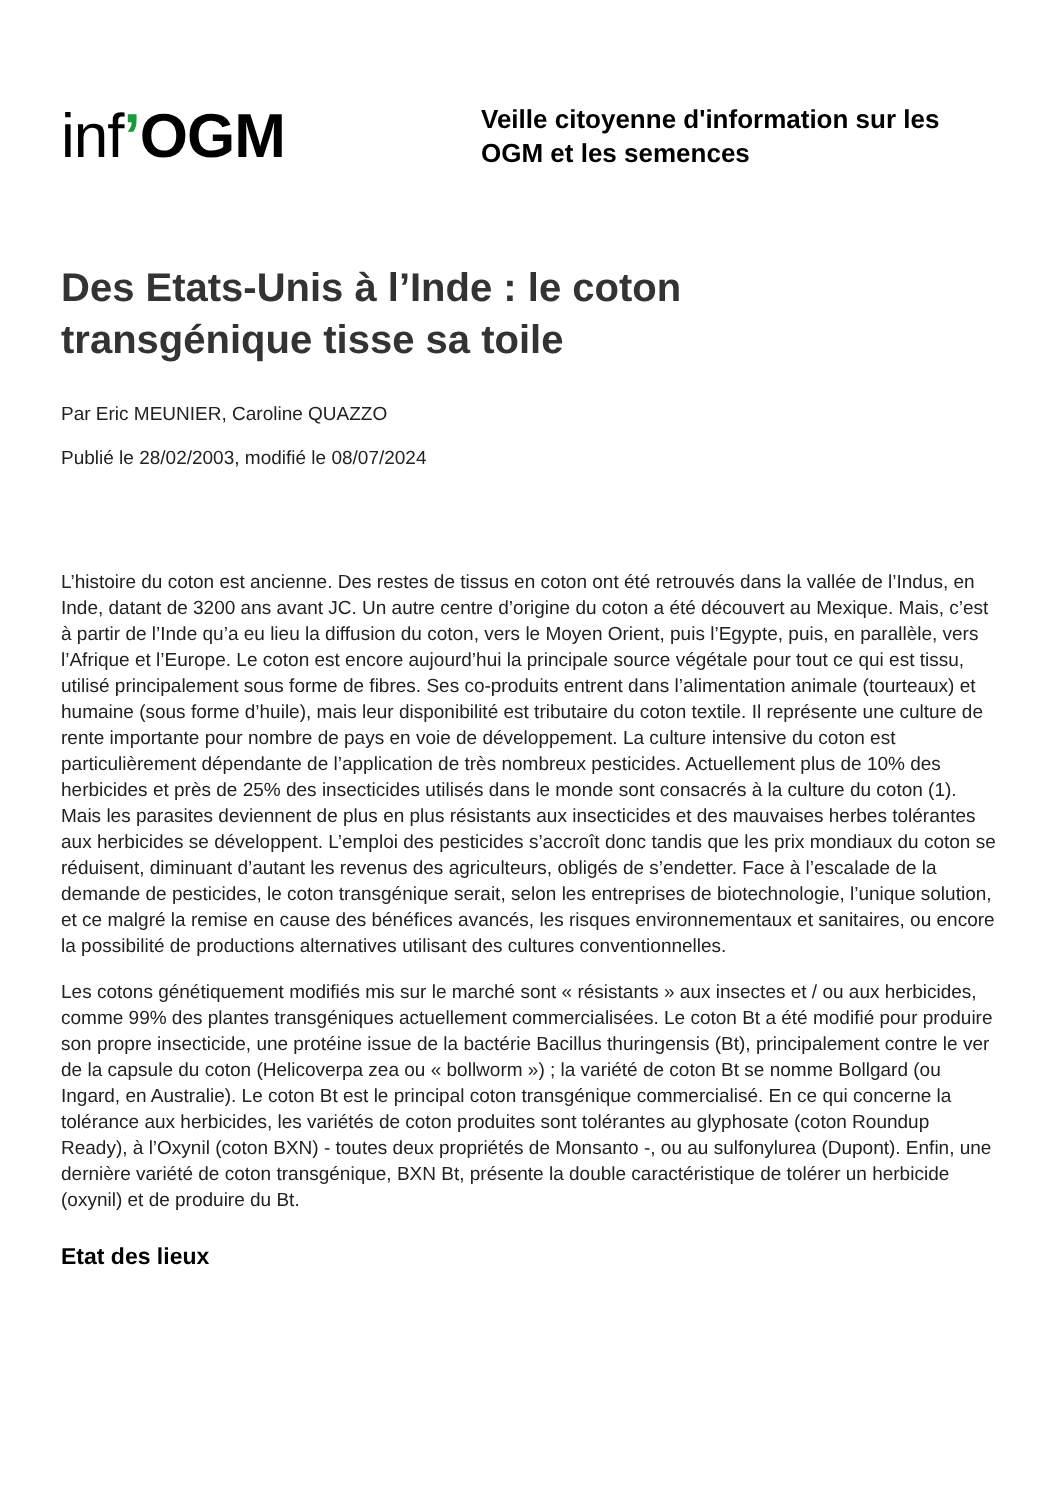inf’OGM
Veille citoyenne d'information sur les
OGM et les semences
Des Etats-Unis à l’Inde : le coton transgénique tisse sa toile
Par Eric MEUNIER, Caroline QUAZZO
Publié le 28/02/2003, modifié le 08/07/2024
L’histoire du coton est ancienne. Des restes de tissus en coton ont été retrouvés dans la vallée de l’Indus, en Inde, datant de 3200 ans avant JC. Un autre centre d’origine du coton a été découvert au Mexique. Mais, c’est à partir de l’Inde qu’a eu lieu la diffusion du coton, vers le Moyen Orient, puis l’Egypte, puis, en parallèle, vers l’Afrique et l’Europe. Le coton est encore aujourd’hui la principale source végétale pour tout ce qui est tissu, utilisé principalement sous forme de fibres. Ses co-produits entrent dans l’alimentation animale (tourteaux) et humaine (sous forme d’huile), mais leur disponibilité est tributaire du coton textile. Il représente une culture de rente importante pour nombre de pays en voie de développement. La culture intensive du coton est particulièrement dépendante de l’application de très nombreux pesticides. Actuellement plus de 10% des herbicides et près de 25% des insecticides utilisés dans le monde sont consacrés à la culture du coton (1). Mais les parasites deviennent de plus en plus résistants aux insecticides et des mauvaises herbes tolérantes aux herbicides se développent. L’emploi des pesticides s’accroît donc tandis que les prix mondiaux du coton se réduisent, diminuant d’autant les revenus des agriculteurs, obligés de s’endetter. Face à l’escalade de la demande de pesticides, le coton transgénique serait, selon les entreprises de biotechnologie, l’unique solution, et ce malgré la remise en cause des bénéfices avancés, les risques environnementaux et sanitaires, ou encore la possibilité de productions alternatives utilisant des cultures conventionnelles.
Les cotons génétiquement modifiés mis sur le marché sont « résistants » aux insectes et / ou aux herbicides, comme 99% des plantes transgéniques actuellement commercialisées. Le coton Bt a été modifié pour produire son propre insecticide, une protéine issue de la bactérie Bacillus thuringensis (Bt), principalement contre le ver de la capsule du coton (Helicoverpa zea ou « bollworm ») ; la variété de coton Bt se nomme Bollgard (ou Ingard, en Australie). Le coton Bt est le principal coton transgénique commercialisé. En ce qui concerne la tolérance aux herbicides, les variétés de coton produites sont tolérantes au glyphosate (coton Roundup Ready), à l’Oxynil (coton BXN) - toutes deux propriétés de Monsanto -, ou au sulfonylurea (Dupont). Enfin, une dernière variété de coton transgénique, BXN Bt, présente la double caractéristique de tolérer un herbicide (oxynil) et de produire du Bt.
Etat des lieux